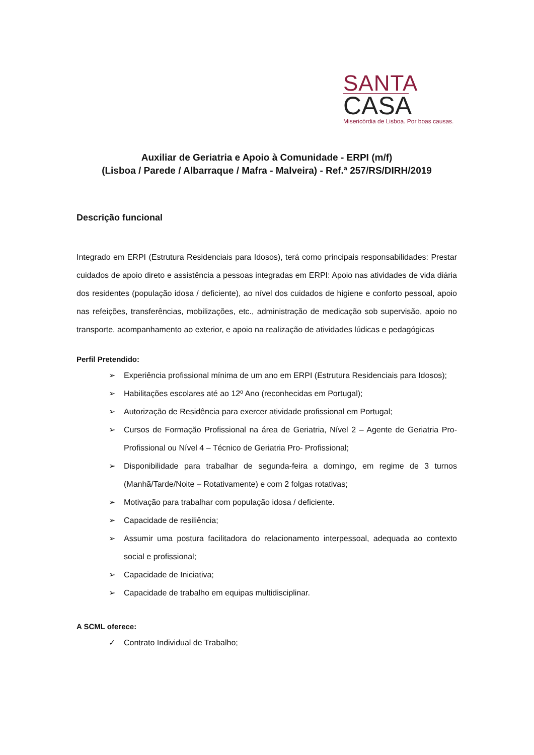SANTA
CASA
Misericórdia de Lisboa. Por boas causas.
Auxiliar de Geriatria e Apoio à Comunidade - ERPI (m/f)
(Lisboa / Parede / Albarraque / Mafra - Malveira) - Ref.ª 257/RS/DIRH/2019
Descrição funcional
Integrado em ERPI (Estrutura Residenciais para Idosos), terá como principais responsabilidades: Prestar cuidados de apoio direto e assistência a pessoas integradas em ERPI: Apoio nas atividades de vida diária dos residentes (população idosa / deficiente), ao nível dos cuidados de higiene e conforto pessoal, apoio nas refeições, transferências, mobilizações, etc., administração de medicação sob supervisão, apoio no transporte, acompanhamento ao exterior, e apoio na realização de atividades lúdicas e pedagógicas
Perfil Pretendido:
➢ Experiência profissional mínima de um ano em ERPI (Estrutura Residenciais para Idosos);
➢ Habilitações escolares até ao 12º Ano (reconhecidas em Portugal);
➢ Autorização de Residência para exercer atividade profissional em Portugal;
➢ Cursos de Formação Profissional na área de Geriatria, Nível 2 – Agente de Geriatria Pro- Profissional ou Nível 4 – Técnico de Geriatria Pro- Profissional;
➢ Disponibilidade para trabalhar de segunda-feira a domingo, em regime de 3 turnos (Manhã/Tarde/Noite – Rotativamente) e com 2 folgas rotativas;
➢ Motivação para trabalhar com população idosa / deficiente.
➢ Capacidade de resiliência;
➢ Assumir uma postura facilitadora do relacionamento interpessoal, adequada ao contexto social e profissional;
➢ Capacidade de Iniciativa;
➢ Capacidade de trabalho em equipas multidisciplinar.
A SCML oferece:
✓ Contrato Individual de Trabalho;